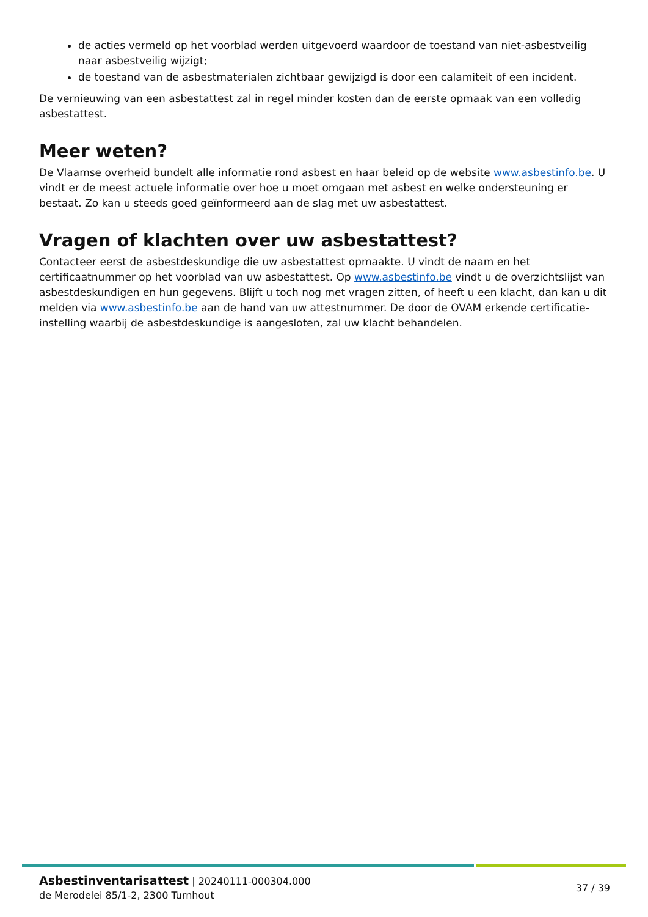de acties vermeld op het voorblad werden uitgevoerd waardoor de toestand van niet-asbestveilig naar asbestveilig wijzigt;
de toestand van de asbestmaterialen zichtbaar gewijzigd is door een calamiteit of een incident.
De vernieuwing van een asbestattest zal in regel minder kosten dan de eerste opmaak van een volledig asbestattest.
Meer weten?
De Vlaamse overheid bundelt alle informatie rond asbest en haar beleid op de website www.asbestinfo.be. U vindt er de meest actuele informatie over hoe u moet omgaan met asbest en welke ondersteuning er bestaat. Zo kan u steeds goed geïnformeerd aan de slag met uw asbestattest.
Vragen of klachten over uw asbestattest?
Contacteer eerst de asbestdeskundige die uw asbestattest opmaakte. U vindt de naam en het certificaatnummer op het voorblad van uw asbestattest. Op www.asbestinfo.be vindt u de overzichtslijst van asbestdeskundigen en hun gegevens. Blijft u toch nog met vragen zitten, of heeft u een klacht, dan kan u dit melden via www.asbestinfo.be aan de hand van uw attestnummer. De door de OVAM erkende certificatie-instelling waarbij de asbestdeskundige is aangesloten, zal uw klacht behandelen.
Asbestinventarisattest | 20240111-000304.000
de Merodelei 85/1-2, 2300 Turnhout
37 / 39